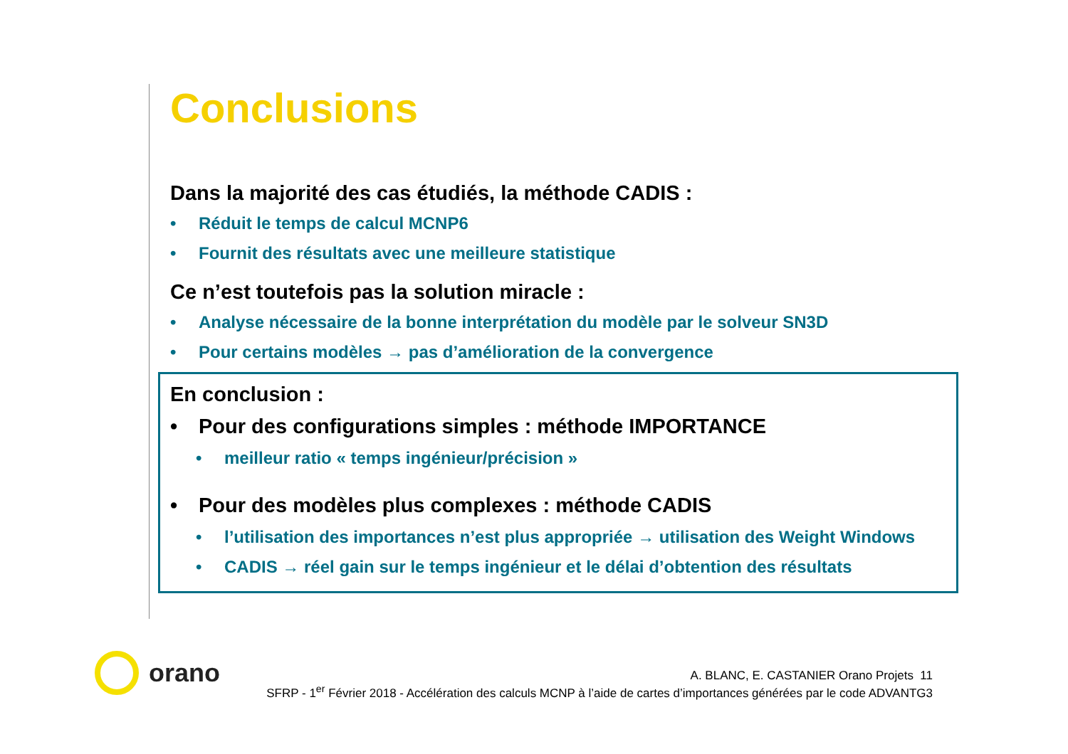Conclusions
Dans la majorité des cas étudiés, la méthode CADIS :
• Réduit le temps de calcul MCNP6
• Fournit des résultats avec une meilleure statistique
Ce n’est toutefois pas la solution miracle :
• Analyse nécessaire de la bonne interprétation du modèle par le solveur SN3D
• Pour certains modèles → pas d’amélioration de la convergence
En conclusion :
• Pour des configurations simples : méthode IMPORTANCE
• meilleur ratio « temps ingénieur/précision »
• Pour des modèles plus complexes : méthode CADIS
• l’utilisation des importances n’est plus appropriée → utilisation des Weight Windows
• CADIS → réel gain sur le temps ingénieur et le délai d’obtention des résultats
orano
A. BLANC, E. CASTANIER Orano Projets 11
SFRP - 1<sup>er</sup> Février 2018 - Accélération des calculs MCNP à l’aide de cartes d’importances générées par le code ADVANTG3